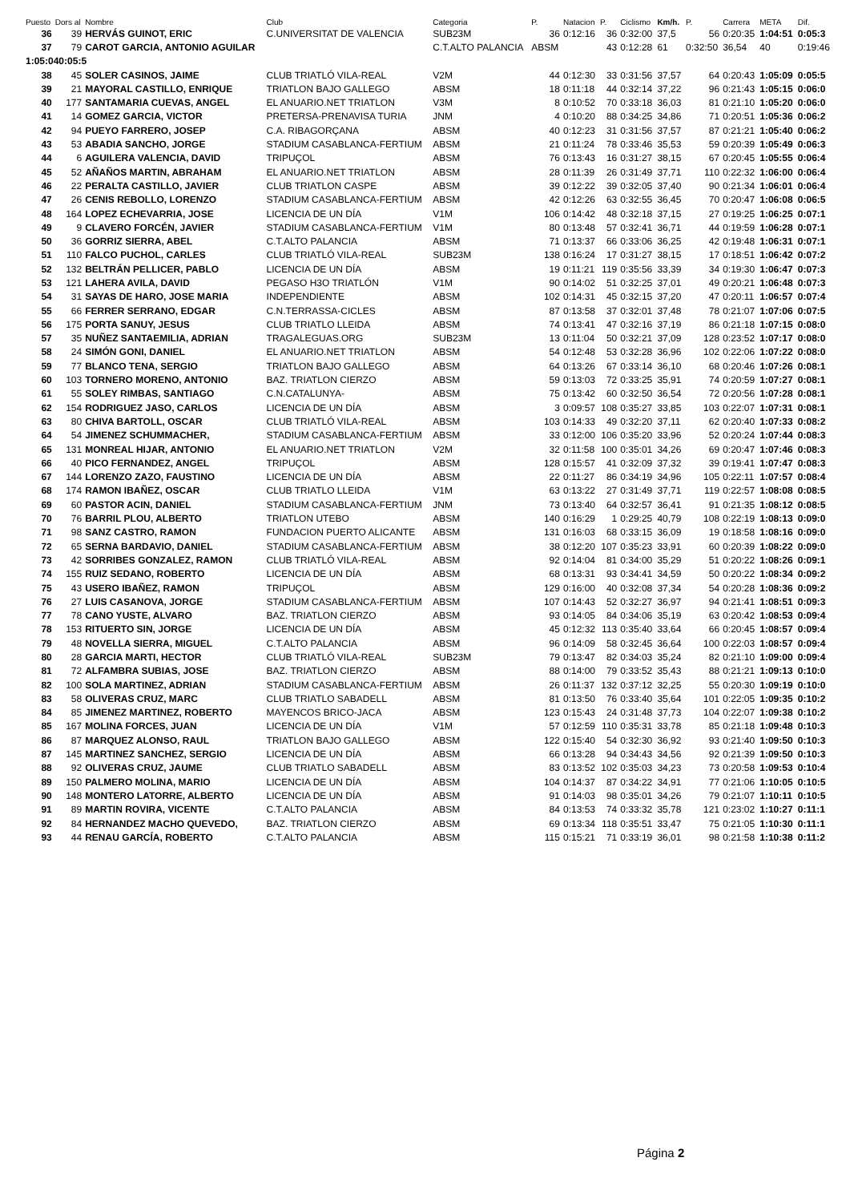| Puesto | Dors al | Nombre | Club | Categoria | P. | Natacion | P. | Ciclismo | Km/h. | P. | Carrera | META | Dif. |
| --- | --- | --- | --- | --- | --- | --- | --- | --- | --- | --- | --- | --- | --- |
| 36 | 39 | HERVÁS GUINOT, ERIC | C.UNIVERSITAT DE VALENCIA | SUB23M | 36 | 0:12:16 | 36 | 0:32:00 | 37,5 | 56 | 0:20:35 | 1:04:51 | 0:05:3 |
| 37 | 79 | CAROT GARCIA, ANTONIO AGUILAR | | C.T.ALTO PALANCIA | ABSM | | 43 | 0:12:28 | 61 | 0:32:50 | 36,54 | 40 | 0:19:46 |
| 1:05:040:05:5 | | | | | | | | | | | | | |
| 38 | 45 | SOLER CASINOS, JAIME | CLUB TRIATLÓ VILA-REAL | V2M | 44 | 0:12:30 | 33 | 0:31:56 | 37,57 | 64 | 0:20:43 | 1:05:09 | 0:05:5 |
| 39 | 21 | MAYORAL CASTILLO, ENRIQUE | TRIATLON BAJO GALLEGO | ABSM | 18 | 0:11:18 | 44 | 0:32:14 | 37,22 | 96 | 0:21:43 | 1:05:15 | 0:06:0 |
| 40 | 177 | SANTAMARIA CUEVAS, ANGEL | EL ANUARIO.NET TRIATLON | V3M | 8 | 0:10:52 | 70 | 0:33:18 | 36,03 | 81 | 0:21:10 | 1:05:20 | 0:06:0 |
| 41 | 14 | GOMEZ GARCIA, VICTOR | PRETERSA-PRENAVISA TURIA | JNM | 4 | 0:10:20 | 88 | 0:34:25 | 34,86 | 71 | 0:20:51 | 1:05:36 | 0:06:2 |
| 42 | 94 | PUEYO FARRERO, JOSEP | C.A. RIBAGORÇANA | ABSM | 40 | 0:12:23 | 31 | 0:31:56 | 37,57 | 87 | 0:21:21 | 1:05:40 | 0:06:2 |
| 43 | 53 | ABADIA SANCHO, JORGE | STADIUM CASABLANCA-FERTIUM | ABSM | 21 | 0:11:24 | 78 | 0:33:46 | 35,53 | 59 | 0:20:39 | 1:05:49 | 0:06:3 |
| 44 | 6 | AGUILERA VALENCIA, DAVID | TRIPUÇOL | ABSM | 76 | 0:13:43 | 16 | 0:31:27 | 38,15 | 67 | 0:20:45 | 1:05:55 | 0:06:4 |
| 45 | 52 | AÑAÑOS MARTIN, ABRAHAM | EL ANUARIO.NET TRIATLON | ABSM | 28 | 0:11:39 | 26 | 0:31:49 | 37,71 | 110 | 0:22:32 | 1:06:00 | 0:06:4 |
| 46 | 22 | PERALTA CASTILLO, JAVIER | CLUB TRIATLON CASPE | ABSM | 39 | 0:12:22 | 39 | 0:32:05 | 37,40 | 90 | 0:21:34 | 1:06:01 | 0:06:4 |
| 47 | 26 | CENIS REBOLLO, LORENZO | STADIUM CASABLANCA-FERTIUM | ABSM | 42 | 0:12:26 | 63 | 0:32:55 | 36,45 | 70 | 0:20:47 | 1:06:08 | 0:06:5 |
| 48 | 164 | LOPEZ ECHEVARRIA, JOSE | LICENCIA DE UN DÍA | V1M | 106 | 0:14:42 | 48 | 0:32:18 | 37,15 | 27 | 0:19:25 | 1:06:25 | 0:07:1 |
| 49 | 9 | CLAVERO FORCÉN, JAVIER | STADIUM CASABLANCA-FERTIUM | V1M | 80 | 0:13:48 | 57 | 0:32:41 | 36,71 | 44 | 0:19:59 | 1:06:28 | 0:07:1 |
| 50 | 36 | GORRIZ SIERRA, ABEL | C.T.ALTO PALANCIA | ABSM | 71 | 0:13:37 | 66 | 0:33:06 | 36,25 | 42 | 0:19:48 | 1:06:31 | 0:07:1 |
| 51 | 110 | FALCO PUCHOL, CARLES | CLUB TRIATLÓ VILA-REAL | SUB23M | 138 | 0:16:24 | 17 | 0:31:27 | 38,15 | 17 | 0:18:51 | 1:06:42 | 0:07:2 |
| 52 | 132 | BELTRÁN PELLICER, PABLO | LICENCIA DE UN DÍA | ABSM | 19 | 0:11:21 | 119 | 0:35:56 | 33,39 | 34 | 0:19:30 | 1:06:47 | 0:07:3 |
| 53 | 121 | LAHERA AVILA, DAVID | PEGASO H3O TRIATLÓN | V1M | 90 | 0:14:02 | 51 | 0:32:25 | 37,01 | 49 | 0:20:21 | 1:06:48 | 0:07:3 |
| 54 | 31 | SAYAS DE HARO, JOSE MARIA | INDEPENDIENTE | ABSM | 102 | 0:14:31 | 45 | 0:32:15 | 37,20 | 47 | 0:20:11 | 1:06:57 | 0:07:4 |
| 55 | 66 | FERRER SERRANO, EDGAR | C.N.TERRASSA-CICLES | ABSM | 87 | 0:13:58 | 37 | 0:32:01 | 37,48 | 78 | 0:21:07 | 1:07:06 | 0:07:5 |
| 56 | 175 | PORTA SANUY, JESUS | CLUB TRIATLO LLEIDA | ABSM | 74 | 0:13:41 | 47 | 0:32:16 | 37,19 | 86 | 0:21:18 | 1:07:15 | 0:08:0 |
| 57 | 35 | NUÑEZ SANTAEMILIA, ADRIAN | TRAGALEGUAS.ORG | SUB23M | 13 | 0:11:04 | 50 | 0:32:21 | 37,09 | 128 | 0:23:52 | 1:07:17 | 0:08:0 |
| 58 | 24 | SIMÓN GONI, DANIEL | EL ANUARIO.NET TRIATLON | ABSM | 54 | 0:12:48 | 53 | 0:32:28 | 36,96 | 102 | 0:22:06 | 1:07:22 | 0:08:0 |
| 59 | 77 | BLANCO TENA, SERGIO | TRIATLON BAJO GALLEGO | ABSM | 64 | 0:13:26 | 67 | 0:33:14 | 36,10 | 68 | 0:20:46 | 1:07:26 | 0:08:1 |
| 60 | 103 | TORNERO MORENO, ANTONIO | BAZ. TRIATLON CIERZO | ABSM | 59 | 0:13:03 | 72 | 0:33:25 | 35,91 | 74 | 0:20:59 | 1:07:27 | 0:08:1 |
| 61 | 55 | SOLEY RIMBAS, SANTIAGO | C.N.CATALUNYA- | ABSM | 75 | 0:13:42 | 60 | 0:32:50 | 36,54 | 72 | 0:20:56 | 1:07:28 | 0:08:1 |
| 62 | 154 | RODRIGUEZ JASO, CARLOS | LICENCIA DE UN DÍA | ABSM | 3 | 0:09:57 | 108 | 0:35:27 | 33,85 | 103 | 0:22:07 | 1:07:31 | 0:08:1 |
| 63 | 80 | CHIVA BARTOLL, OSCAR | CLUB TRIATLÓ VILA-REAL | ABSM | 103 | 0:14:33 | 49 | 0:32:20 | 37,11 | 62 | 0:20:40 | 1:07:33 | 0:08:2 |
| 64 | 54 | JIMENEZ SCHUMMACHER, | STADIUM CASABLANCA-FERTIUM | ABSM | 33 | 0:12:00 | 106 | 0:35:20 | 33,96 | 52 | 0:20:24 | 1:07:44 | 0:08:3 |
| 65 | 131 | MONREAL HIJAR, ANTONIO | EL ANUARIO.NET TRIATLON | V2M | 32 | 0:11:58 | 100 | 0:35:01 | 34,26 | 69 | 0:20:47 | 1:07:46 | 0:08:3 |
| 66 | 40 | PICO FERNANDEZ, ANGEL | TRIPUÇOL | ABSM | 128 | 0:15:57 | 41 | 0:32:09 | 37,32 | 39 | 0:19:41 | 1:07:47 | 0:08:3 |
| 67 | 144 | LORENZO ZAZO, FAUSTINO | LICENCIA DE UN DÍA | ABSM | 22 | 0:11:27 | 86 | 0:34:19 | 34,96 | 105 | 0:22:11 | 1:07:57 | 0:08:4 |
| 68 | 174 | RAMON IBAÑEZ, OSCAR | CLUB TRIATLO LLEIDA | V1M | 63 | 0:13:22 | 27 | 0:31:49 | 37,71 | 119 | 0:22:57 | 1:08:08 | 0:08:5 |
| 69 | 60 | PASTOR ACIN, DANIEL | STADIUM CASABLANCA-FERTIUM | JNM | 73 | 0:13:40 | 64 | 0:32:57 | 36,41 | 91 | 0:21:35 | 1:08:12 | 0:08:5 |
| 70 | 76 | BARRIL PLOU, ALBERTO | TRIATLON UTEBO | ABSM | 140 | 0:16:29 | 1 | 0:29:25 | 40,79 | 108 | 0:22:19 | 1:08:13 | 0:09:0 |
| 71 | 98 | SANZ CASTRO, RAMON | FUNDACION PUERTO ALICANTE | ABSM | 131 | 0:16:03 | 68 | 0:33:15 | 36,09 | 19 | 0:18:58 | 1:08:16 | 0:09:0 |
| 72 | 65 | SERNA BARDAVIO, DANIEL | STADIUM CASABLANCA-FERTIUM | ABSM | 38 | 0:12:20 | 107 | 0:35:23 | 33,91 | 60 | 0:20:39 | 1:08:22 | 0:09:0 |
| 73 | 42 | SORRIBES GONZALEZ, RAMON | CLUB TRIATLÓ VILA-REAL | ABSM | 92 | 0:14:04 | 81 | 0:34:00 | 35,29 | 51 | 0:20:22 | 1:08:26 | 0:09:1 |
| 74 | 155 | RUIZ SEDANO, ROBERTO | LICENCIA DE UN DÍA | ABSM | 68 | 0:13:31 | 93 | 0:34:41 | 34,59 | 50 | 0:20:22 | 1:08:34 | 0:09:2 |
| 75 | 43 | USERO IBAÑEZ, RAMON | TRIPUÇOL | ABSM | 129 | 0:16:00 | 40 | 0:32:08 | 37,34 | 54 | 0:20:28 | 1:08:36 | 0:09:2 |
| 76 | 27 | LUIS CASANOVA, JORGE | STADIUM CASABLANCA-FERTIUM | ABSM | 107 | 0:14:43 | 52 | 0:32:27 | 36,97 | 94 | 0:21:41 | 1:08:51 | 0:09:3 |
| 77 | 78 | CANO YUSTE, ALVARO | BAZ. TRIATLON CIERZO | ABSM | 93 | 0:14:05 | 84 | 0:34:06 | 35,19 | 63 | 0:20:42 | 1:08:53 | 0:09:4 |
| 78 | 153 | RITUERTO SIN, JORGE | LICENCIA DE UN DÍA | ABSM | 45 | 0:12:32 | 113 | 0:35:40 | 33,64 | 66 | 0:20:45 | 1:08:57 | 0:09:4 |
| 79 | 48 | NOVELLA SIERRA, MIGUEL | C.T.ALTO PALANCIA | ABSM | 96 | 0:14:09 | 58 | 0:32:45 | 36,64 | 100 | 0:22:03 | 1:08:57 | 0:09:4 |
| 80 | 28 | GARCIA MARTI, HECTOR | CLUB TRIATLÓ VILA-REAL | SUB23M | 79 | 0:13:47 | 82 | 0:34:03 | 35,24 | 82 | 0:21:10 | 1:09:00 | 0:09:4 |
| 81 | 72 | ALFAMBRA SUBIAS, JOSE | BAZ. TRIATLON CIERZO | ABSM | 88 | 0:14:00 | 79 | 0:33:52 | 35,43 | 88 | 0:21:21 | 1:09:13 | 0:10:0 |
| 82 | 100 | SOLA MARTINEZ, ADRIAN | STADIUM CASABLANCA-FERTIUM | ABSM | 26 | 0:11:37 | 132 | 0:37:12 | 32,25 | 55 | 0:20:30 | 1:09:19 | 0:10:0 |
| 83 | 58 | OLIVERAS CRUZ, MARC | CLUB TRIATLO SABADELL | ABSM | 81 | 0:13:50 | 76 | 0:33:40 | 35,64 | 101 | 0:22:05 | 1:09:35 | 0:10:2 |
| 84 | 85 | JIMENEZ MARTINEZ, ROBERTO | MAYENCOS BRICO-JACA | ABSM | 123 | 0:15:43 | 24 | 0:31:48 | 37,73 | 104 | 0:22:07 | 1:09:38 | 0:10:2 |
| 85 | 167 | MOLINA FORCES, JUAN | LICENCIA DE UN DÍA | V1M | 57 | 0:12:59 | 110 | 0:35:31 | 33,78 | 85 | 0:21:18 | 1:09:48 | 0:10:3 |
| 86 | 87 | MARQUEZ ALONSO, RAUL | TRIATLON BAJO GALLEGO | ABSM | 122 | 0:15:40 | 54 | 0:32:30 | 36,92 | 93 | 0:21:40 | 1:09:50 | 0:10:3 |
| 87 | 145 | MARTINEZ SANCHEZ, SERGIO | LICENCIA DE UN DÍA | ABSM | 66 | 0:13:28 | 94 | 0:34:43 | 34,56 | 92 | 0:21:39 | 1:09:50 | 0:10:3 |
| 88 | 92 | OLIVERAS CRUZ, JAUME | CLUB TRIATLO SABADELL | ABSM | 83 | 0:13:52 | 102 | 0:35:03 | 34,23 | 73 | 0:20:58 | 1:09:53 | 0:10:4 |
| 89 | 150 | PALMERO MOLINA, MARIO | LICENCIA DE UN DÍA | ABSM | 104 | 0:14:37 | 87 | 0:34:22 | 34,91 | 77 | 0:21:06 | 1:10:05 | 0:10:5 |
| 90 | 148 | MONTERO LATORRE, ALBERTO | LICENCIA DE UN DÍA | ABSM | 91 | 0:14:03 | 98 | 0:35:01 | 34,26 | 79 | 0:21:07 | 1:10:11 | 0:10:5 |
| 91 | 89 | MARTIN ROVIRA, VICENTE | C.T.ALTO PALANCIA | ABSM | 84 | 0:13:53 | 74 | 0:33:32 | 35,78 | 121 | 0:23:02 | 1:10:27 | 0:11:1 |
| 92 | 84 | HERNANDEZ MACHO QUEVEDO, | BAZ. TRIATLON CIERZO | ABSM | 69 | 0:13:34 | 118 | 0:35:51 | 33,47 | 75 | 0:21:05 | 1:10:30 | 0:11:1 |
| 93 | 44 | RENAU GARCÍA, ROBERTO | C.T.ALTO PALANCIA | ABSM | 115 | 0:15:21 | 71 | 0:33:19 | 36,01 | 98 | 0:21:58 | 1:10:38 | 0:11:2 |
Página 2